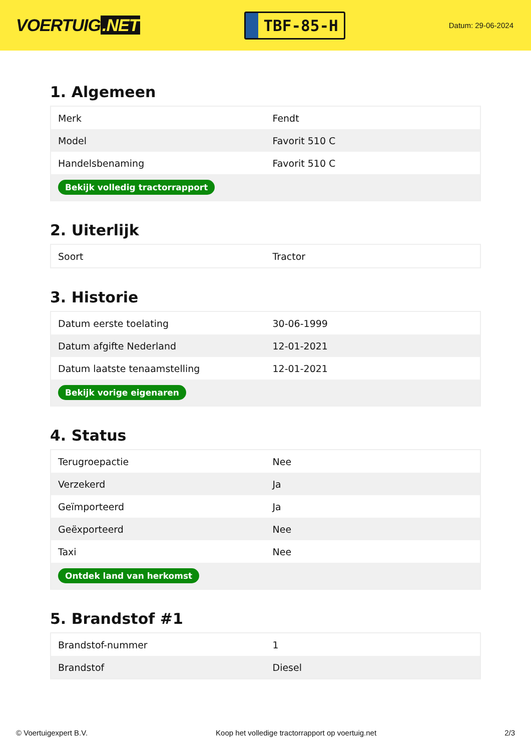VOERTUIG.NET
TBF-85-H
Datum: 29-06-2024
1. Algemeen
| Merk | Fendt |
| Model | Favorit 510 C |
| Handelsbenaming | Favorit 510 C |
| Bekijk volledig tractorrapport | |
2. Uiterlijk
| Soort | Tractor |
3. Historie
| Datum eerste toelating | 30-06-1999 |
| Datum afgifte Nederland | 12-01-2021 |
| Datum laatste tenaamstelling | 12-01-2021 |
| Bekijk vorige eigenaren | |
4. Status
| Terugroepactie | Nee |
| Verzekerd | Ja |
| Geïmporteerd | Ja |
| Geëxporteerd | Nee |
| Taxi | Nee |
| Ontdek land van herkomst | |
5. Brandstof #1
| Brandstof-nummer | 1 |
| Brandstof | Diesel |
© Voertuigexpert B.V. Koop het volledige tractorrapport op voertuig.net 2/3